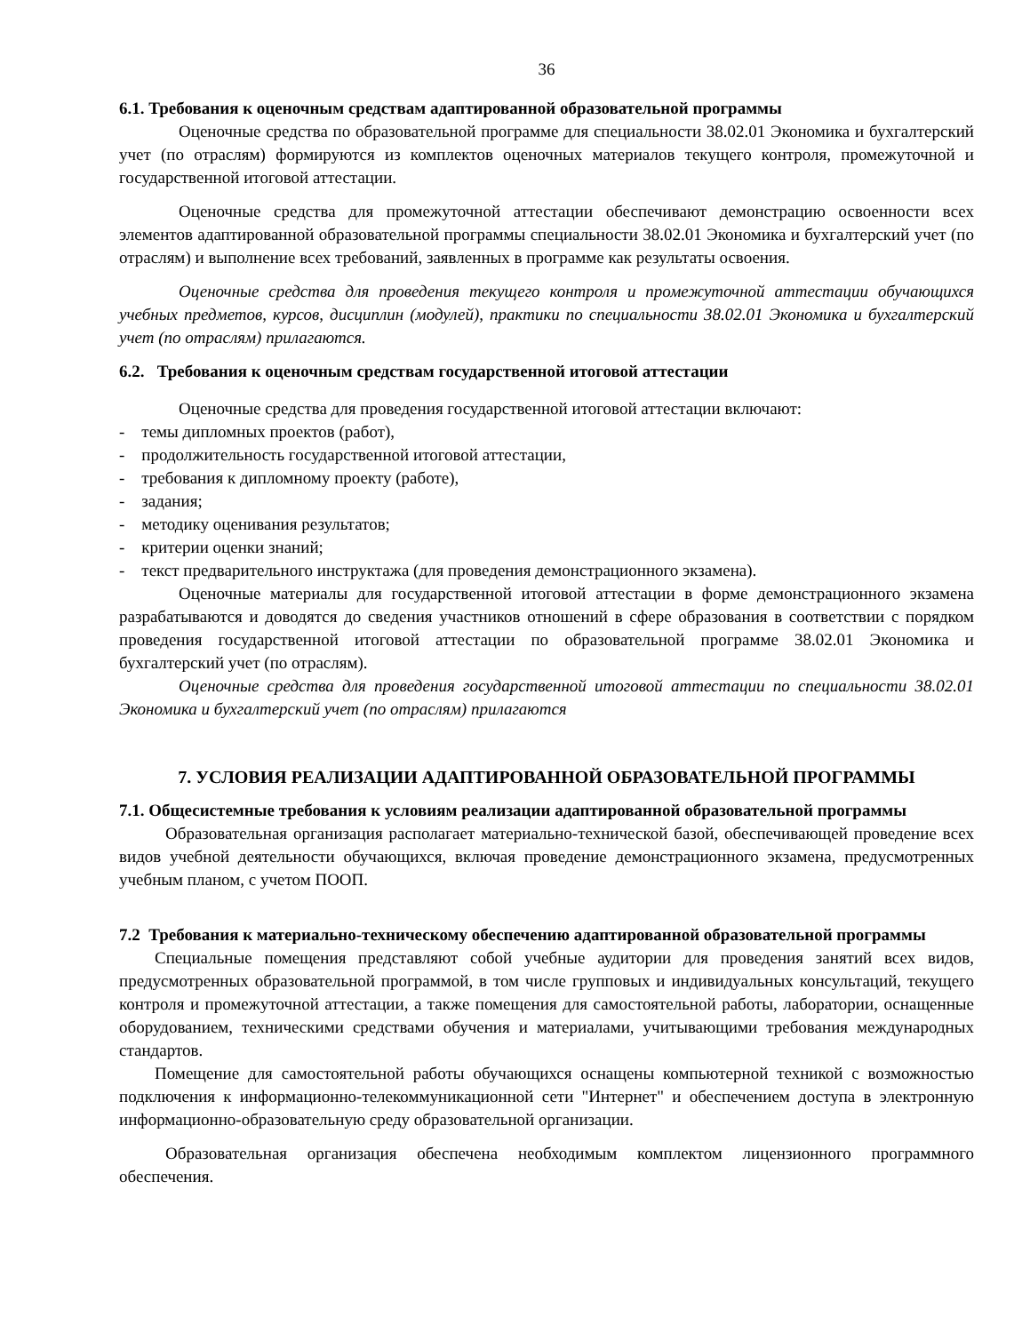36
6.1. Требования к оценочным средствам адаптированной образовательной программы
Оценочные средства по образовательной программе для специальности 38.02.01 Экономика и бухгалтерский учет (по отраслям) формируются из комплектов оценочных материалов текущего контроля, промежуточной и государственной итоговой аттестации.
Оценочные средства для промежуточной аттестации обеспечивают демонстрацию освоенности всех элементов адаптированной образовательной программы специальности 38.02.01 Экономика и бухгалтерский учет (по отраслям) и выполнение всех требований, заявленных в программе как результаты освоения.
Оценочные средства для проведения текущего контроля и промежуточной аттестации обучающихся учебных предметов, курсов, дисциплин (модулей), практики по специальности 38.02.01 Экономика и бухгалтерский учет (по отраслям) прилагаются.
6.2. Требования к оценочным средствам государственной итоговой аттестации
Оценочные средства для проведения государственной итоговой аттестации включают:
- темы дипломных проектов (работ),
- продолжительность государственной итоговой аттестации,
- требования к дипломному проекту (работе),
- задания;
- методику оценивания результатов;
- критерии оценки знаний;
- текст предварительного инструктажа (для проведения демонстрационного экзамена).
Оценочные материалы для государственной итоговой аттестации в форме демонстрационного экзамена разрабатываются и доводятся до сведения участников отношений в сфере образования в соответствии с порядком проведения государственной итоговой аттестации по образовательной программе 38.02.01 Экономика и бухгалтерский учет (по отраслям).
Оценочные средства для проведения государственной итоговой аттестации по специальности 38.02.01 Экономика и бухгалтерский учет (по отраслям) прилагаются
7. УСЛОВИЯ РЕАЛИЗАЦИИ АДАПТИРОВАННОЙ ОБРАЗОВАТЕЛЬНОЙ ПРОГРАММЫ
7.1. Общесистемные требования к условиям реализации адаптированной образовательной программы
Образовательная организация располагает материально-технической базой, обеспечивающей проведение всех видов учебной деятельности обучающихся, включая проведение демонстрационного экзамена, предусмотренных учебным планом, с учетом ПООП.
7.2 Требования к материально-техническому обеспечению адаптированной образовательной программы
Специальные помещения представляют собой учебные аудитории для проведения занятий всех видов, предусмотренных образовательной программой, в том числе групповых и индивидуальных консультаций, текущего контроля и промежуточной аттестации, а также помещения для самостоятельной работы, лаборатории, оснащенные оборудованием, техническими средствами обучения и материалами, учитывающими требования международных стандартов.
Помещение для самостоятельной работы обучающихся оснащены компьютерной техникой с возможностью подключения к информационно-телекоммуникационной сети "Интернет" и обеспечением доступа в электронную информационно-образовательную среду образовательной организации.
Образовательная организация обеспечена необходимым комплектом лицензионного программного обеспечения.